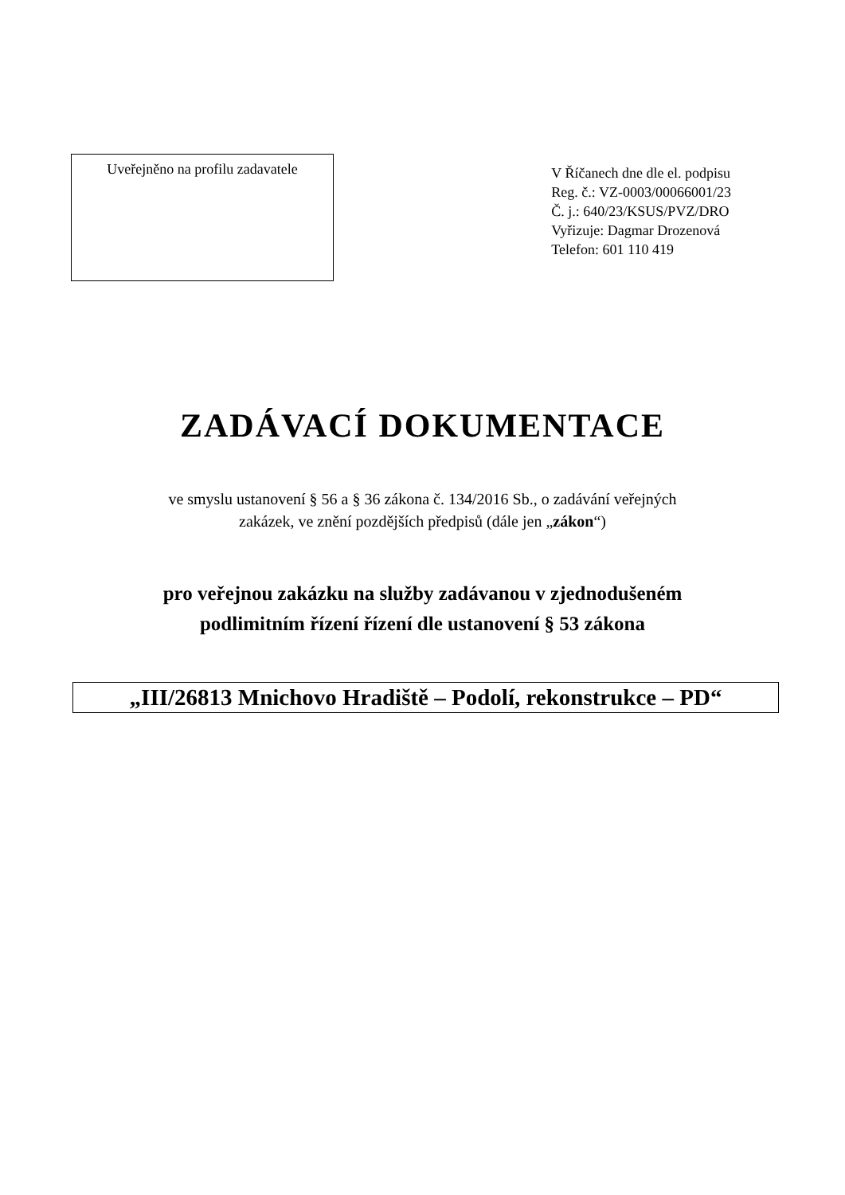Uveřejněno na profilu zadavatele
V Říčanech dne dle el. podpisu
Reg. č.: VZ-0003/00066001/23
Č. j.: 640/23/KSUS/PVZ/DRO
Vyřizuje: Dagmar Drozenová
Telefon: 601 110 419
ZADÁVACÍ DOKUMENTACE
ve smyslu ustanovení § 56 a § 36 zákona č. 134/2016 Sb., o zadávání veřejných
zakázek, ve znění pozdějších předpisů (dále jen „zákon“)
pro veřejnou zakázku na služby zadávanou v zjednodušeném
podlimitním řízení řízení dle ustanovení § 53 zákona
„III/26813 Mnichovo Hradiště – Podolí, rekonstrukce – PD“